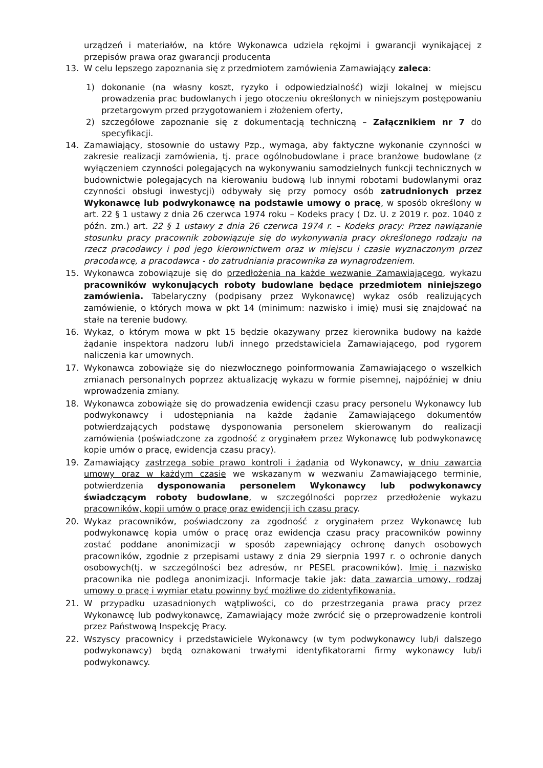urządzeń i materiałów, na które Wykonawca udziela rękojmi i gwarancji wynikającej z przepisów prawa oraz gwarancji producenta
13. W celu lepszego zapoznania się z przedmiotem zamówienia Zamawiający zaleca:
1) dokonanie (na własny koszt, ryzyko i odpowiedzialność) wizji lokalnej w miejscu prowadzenia prac budowlanych i jego otoczeniu określonych w niniejszym postępowaniu przetargowym przed przygotowaniem i złożeniem oferty,
2) szczegółowe zapoznanie się z dokumentacją techniczną – Załącznikiem nr 7 do specyfikacji.
14. Zamawiający, stosownie do ustawy Pzp., wymaga, aby faktyczne wykonanie czynności w zakresie realizacji zamówienia, tj. prace ogólnobudowlane i prace branżowe budowlane (z wyłączeniem czynności polegających na wykonywaniu samodzielnych funkcji technicznych w budownictwie polegających na kierowaniu budową lub innymi robotami budowlanymi oraz czynności obsługi inwestycji) odbywały się przy pomocy osób zatrudnionych przez Wykonawcę lub podwykonawcę na podstawie umowy o pracę, w sposób określony w art. 22 § 1 ustawy z dnia 26 czerwca 1974 roku – Kodeks pracy ( Dz. U. z 2019 r. poz. 1040 z późn. zm.) art. 22 § 1 ustawy z dnia 26 czerwca 1974 r. – Kodeks pracy: Przez nawiązanie stosunku pracy pracownik zobowiązuje się do wykonywania pracy określonego rodzaju na rzecz pracodawcy i pod jego kierownictwem oraz w miejscu i czasie wyznaczonym przez pracodawcę, a pracodawca - do zatrudniania pracownika za wynagrodzeniem.
15. Wykonawca zobowiązuje się do przedłożenia na każde wezwanie Zamawiającego, wykazu pracowników wykonujących roboty budowlane będące przedmiotem niniejszego zamówienia. Tabelaryczny (podpisany przez Wykonawcę) wykaz osób realizujących zamówienie, o których mowa w pkt 14 (minimum: nazwisko i imię) musi się znajdować na stałe na terenie budowy.
16. Wykaz, o którym mowa w pkt 15 będzie okazywany przez kierownika budowy na każde żądanie inspektora nadzoru lub/i innego przedstawiciela Zamawiającego, pod rygorem naliczenia kar umownych.
17. Wykonawca zobowiąże się do niezwłocznego poinformowania Zamawiającego o wszelkich zmianach personalnych poprzez aktualizację wykazu w formie pisemnej, najpóźniej w dniu wprowadzenia zmiany.
18. Wykonawca zobowiąże się do prowadzenia ewidencji czasu pracy personelu Wykonawcy lub podwykonawcy i udostępniania na każde żądanie Zamawiającego dokumentów potwierdzających podstawę dysponowania personelem skierowanym do realizacji zamówienia (poświadczone za zgodność z oryginałem przez Wykonawcę lub podwykonawcę kopie umów o pracę, ewidencja czasu pracy).
19. Zamawiający zastrzega sobie prawo kontroli i żądania od Wykonawcy, w dniu zawarcia umowy oraz w każdym czasie we wskazanym w wezwaniu Zamawiającego terminie, potwierdzenia dysponowania personelem Wykonawcy lub podwykonawcy świadczącym roboty budowlane, w szczególności poprzez przedłożenie wykazu pracowników, kopii umów o pracę oraz ewidencji ich czasu pracy.
20. Wykaz pracowników, poświadczony za zgodność z oryginałem przez Wykonawcę lub podwykonawcę kopia umów o pracę oraz ewidencja czasu pracy pracowników powinny zostać poddane anonimizacji w sposób zapewniający ochronę danych osobowych pracowników, zgodnie z przepisami ustawy z dnia 29 sierpnia 1997 r. o ochronie danych osobowych(tj. w szczególności bez adresów, nr PESEL pracowników). Imię i nazwisko pracownika nie podlega anonimizacji. Informacje takie jak: data zawarcia umowy, rodzaj umowy o pracę i wymiar etatu powinny być możliwe do zidentyfikowania.
21. W przypadku uzasadnionych wątpliwości, co do przestrzegania prawa pracy przez Wykonawcę lub podwykonawcę, Zamawiający może zwrócić się o przeprowadzenie kontroli przez Państwową Inspekcję Pracy.
22. Wszyscy pracownicy i przedstawiciele Wykonawcy (w tym podwykonawcy lub/i dalszego podwykonawcy) będą oznakowani trwałymi identyfikatorami firmy wykonawcy lub/i podwykonawcy.